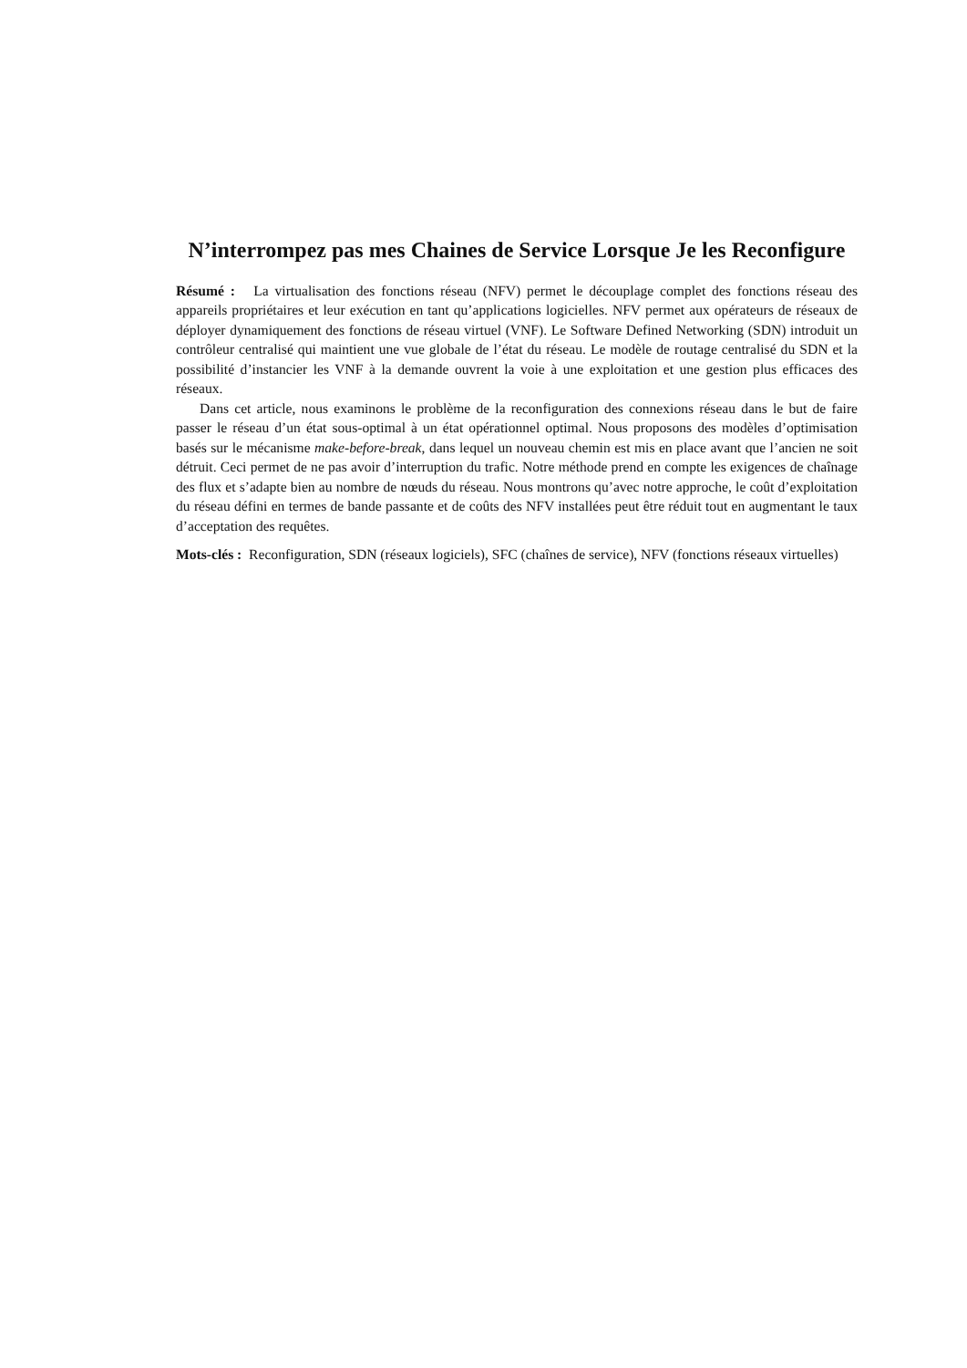N’interrompez pas mes Chaines de Service Lorsque Je les Reconfigure
Résumé : La virtualisation des fonctions réseau (NFV) permet le découplage complet des fonctions réseau des appareils propriétaires et leur exécution en tant qu’applications logicielles. NFV permet aux opérateurs de réseaux de déployer dynamiquement des fonctions de réseau virtuel (VNF). Le Software Defined Networking (SDN) introduit un contrôleur centralisé qui maintient une vue globale de l’état du réseau. Le modèle de routage centralisé du SDN et la possibilité d’instancier les VNF à la demande ouvrent la voie à une exploitation et une gestion plus efficaces des réseaux.
Dans cet article, nous examinons le problème de la reconfiguration des connexions réseau dans le but de faire passer le réseau d’un état sous-optimal à un état opérationnel optimal. Nous proposons des modèles d’optimisation basés sur le mécanisme make-before-break, dans lequel un nouveau chemin est mis en place avant que l’ancien ne soit détruit. Ceci permet de ne pas avoir d’interruption du trafic. Notre méthode prend en compte les exigences de chaînage des flux et s’adapte bien au nombre de nœuds du réseau. Nous montrons qu’avec notre approche, le coût d’exploitation du réseau défini en termes de bande passante et de coûts des NFV installées peut être réduit tout en augmentant le taux d’acceptation des requêtes.
Mots-clés : Reconfiguration, SDN (réseaux logiciels), SFC (chaînes de service), NFV (fonctions réseaux virtuelles)